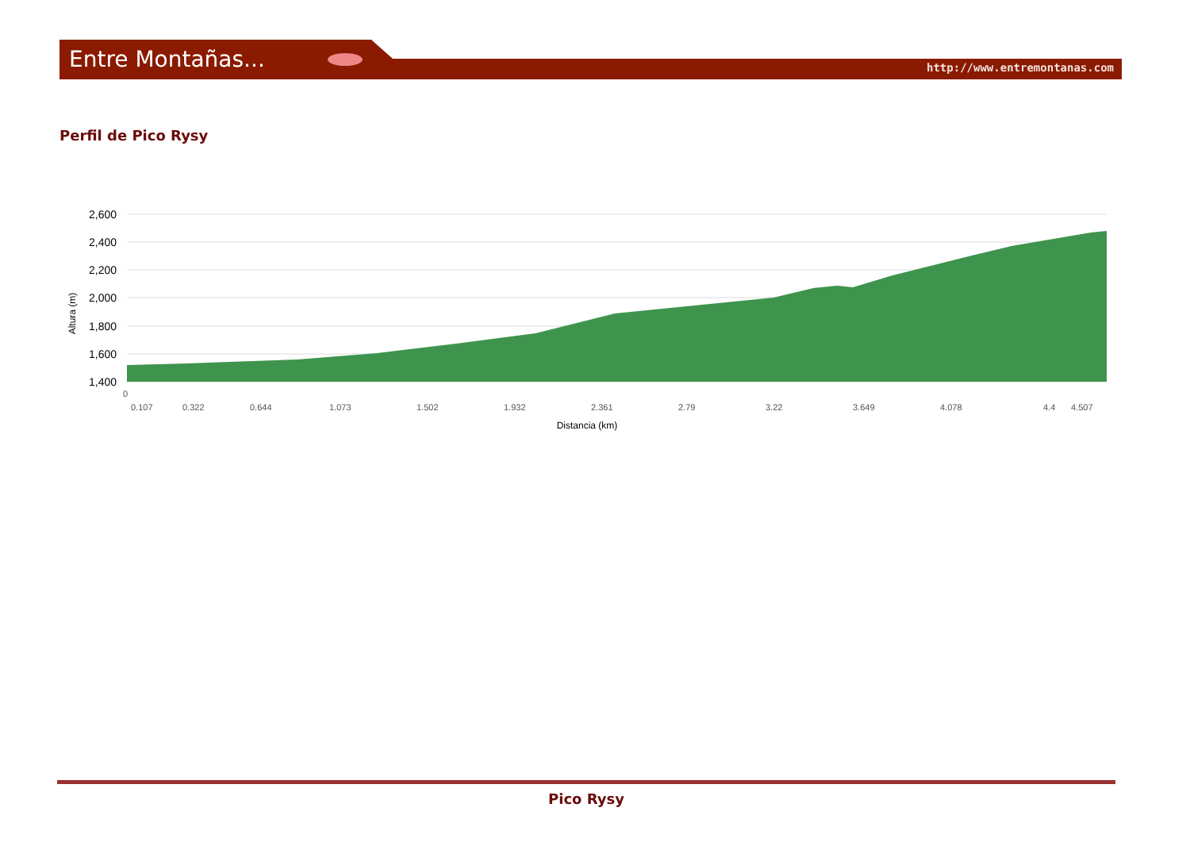Entre Montañas... http://www.entremontanas.com
Perfil de Pico Rysy
2,600
2,400
2,200
2,000
1,800
1,600
1,400
Altura (m)
0
0.107
0.322
0.644
1.073
1.502
1.932
2.361
2.79
3.22
3.649
4.078
4.4
4.507
Distancia (km)
Pico Rysy